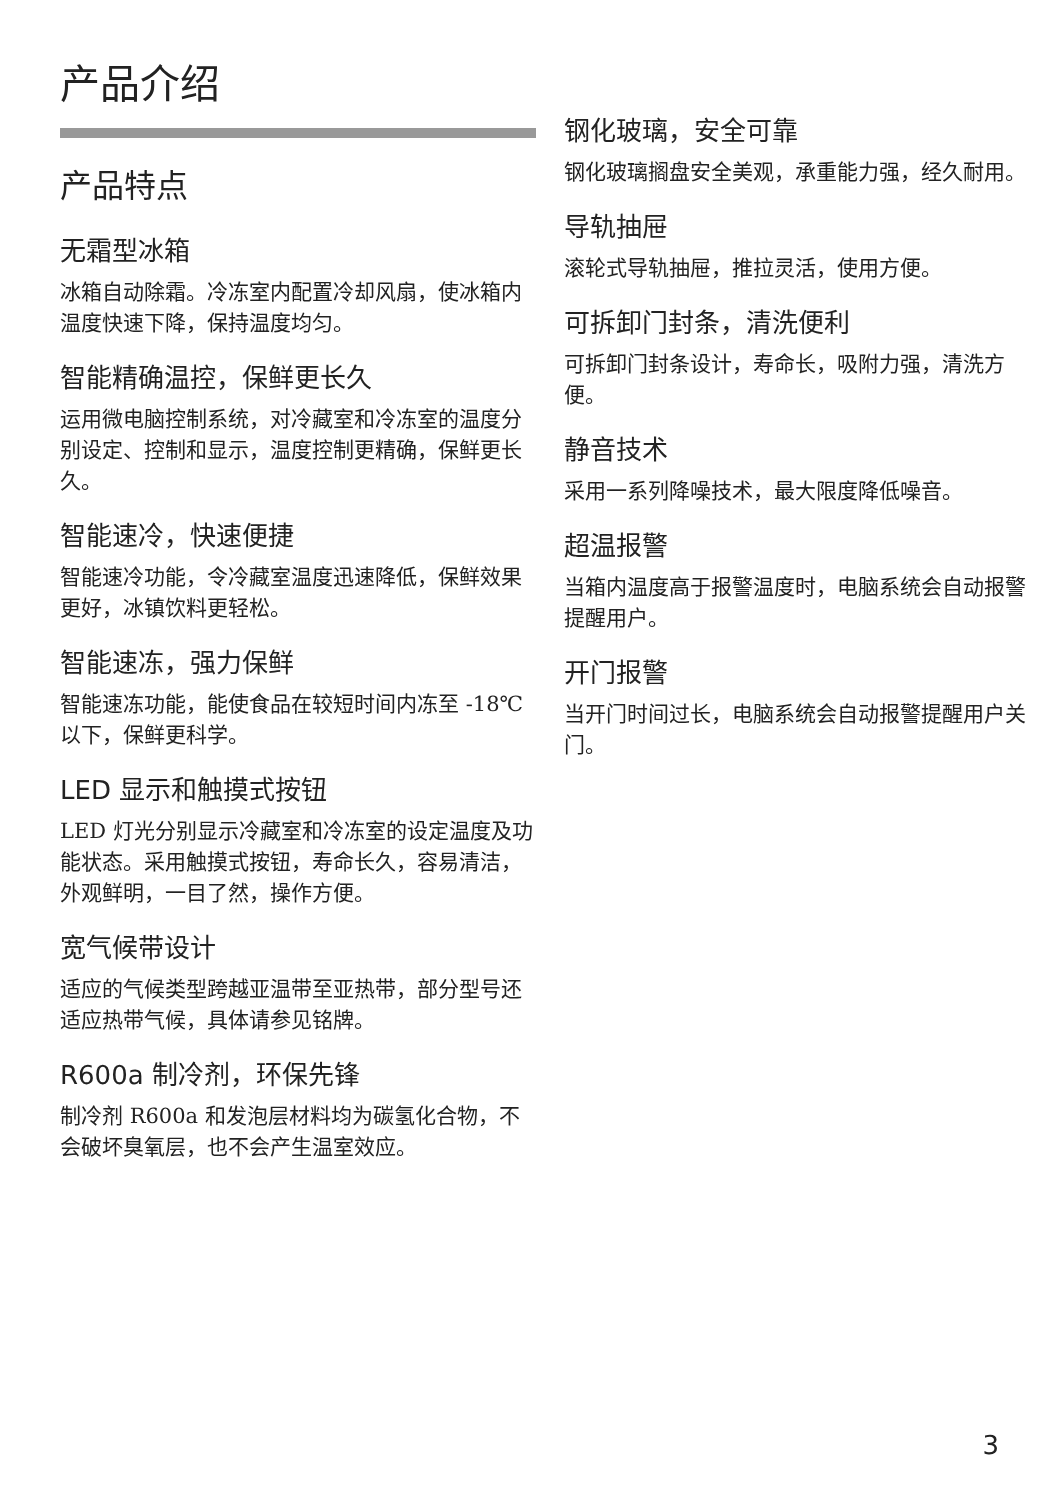产品介绍
产品特点
无霜型冰箱
冰箱自动除霜。冷冻室内配置冷却风扇，使冰箱内温度快速下降，保持温度均匀。
智能精确温控，保鲜更长久
运用微电脑控制系统，对冷藏室和冷冻室的温度分别设定、控制和显示，温度控制更精确，保鲜更长久。
智能速冷，快速便捷
智能速冷功能，令冷藏室温度迅速降低，保鲜效果更好，冰镇饮料更轻松。
智能速冻，强力保鲜
智能速冻功能，能使食品在较短时间内冻至 -18℃以下，保鲜更科学。
LED 显示和触摸式按钮
LED 灯光分别显示冷藏室和冷冻室的设定温度及功能状态。采用触摸式按钮，寿命长久，容易清洁，外观鲜明，一目了然，操作方便。
宽气候带设计
适应的气候类型跨越亚温带至亚热带，部分型号还适应热带气候，具体请参见铭牌。
R600a 制冷剂，环保先锋
制冷剂 R600a 和发泡层材料均为碳氢化合物，不会破坏臭氧层，也不会产生温室效应。
钢化玻璃，安全可靠
钢化玻璃搁盘安全美观，承重能力强，经久耐用。
导轨抽屉
滚轮式导轨抽屉，推拉灵活，使用方便。
可拆卸门封条，清洗便利
可拆卸门封条设计，寿命长，吸附力强，清洗方便。
静音技术
采用一系列降噪技术，最大限度降低噪音。
超温报警
当箱内温度高于报警温度时，电脑系统会自动报警提醒用户。
开门报警
当开门时间过长，电脑系统会自动报警提醒用户关门。
3